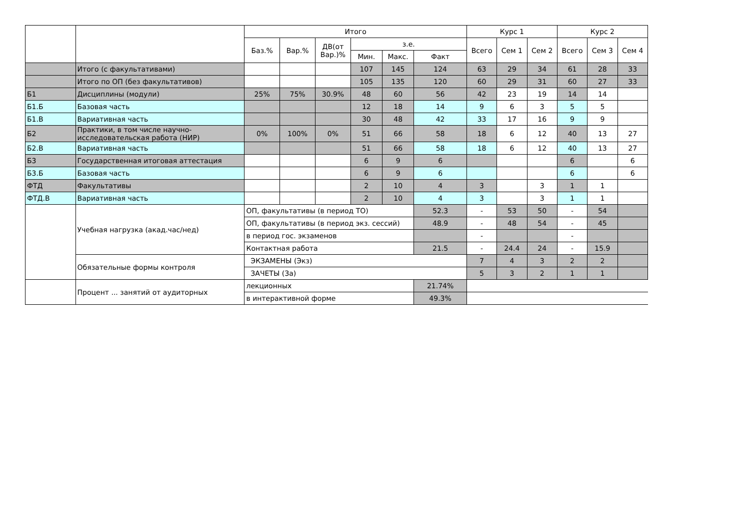| | | Итого | | | | | | Курс 1 | | | Курс 2 | | |
| --- | --- | --- | --- | --- | --- | --- | --- | --- | --- | --- | --- | --- | --- |
| | | Баз.% | Вар.% | ДВ(от Вар.)% | з.е. | | | Всего | Сем 1 | Сем 2 | Всего | Сем 3 | Сем 4 |
| | | | | | Мин. | Макс. | Факт | | | | | | |
| | Итого (с факультативами) | | | | 107 | 145 | 124 | 63 | 29 | 34 | 61 | 28 | 33 |
| | Итого по ОП (без факультативов) | | | | 105 | 135 | 120 | 60 | 29 | 31 | 60 | 27 | 33 |
| Б1 | Дисциплины (модули) | 25% | 75% | 30.9% | 48 | 60 | 56 | 42 | 23 | 19 | 14 | 14 | |
| Б1.Б | Базовая часть | | | | 12 | 18 | 14 | 9 | 6 | 3 | 5 | 5 | |
| Б1.В | Вариативная часть | | | | 30 | 48 | 42 | 33 | 17 | 16 | 9 | 9 | |
| Б2 | Практики, в том числе научно-исследовательская работа (НИР) | 0% | 100% | 0% | 51 | 66 | 58 | 18 | 6 | 12 | 40 | 13 | 27 |
| Б2.В | Вариативная часть | | | | 51 | 66 | 58 | 18 | 6 | 12 | 40 | 13 | 27 |
| Б3 | Государственная итоговая аттестация | | | | 6 | 9 | 6 | | | | 6 | | 6 |
| Б3.Б | Базовая часть | | | | 6 | 9 | 6 | | | | 6 | | 6 |
| ФТД | Факультативы | | | | 2 | 10 | 4 | 3 | | 3 | 1 | 1 | |
| ФТД.В | Вариативная часть | | | | 2 | 10 | 4 | 3 | | 3 | 1 | 1 | |
| | Учебная нагрузка (акад.час/нед) | ОП, факультативы (в период ТО) | | | | | 52.3 | - | 53 | 50 | - | 54 | |
| | | ОП, факультативы (в период экз. сессий) | | | | | 48.9 | - | 48 | 54 | - | 45 | |
| | | в период гос. экзаменов | | | | | | - | | | - | | |
| | | Контактная работа | | | | | 21.5 | - | 24.4 | 24 | - | 15.9 | |
| | Обязательные формы контроля | ЭКЗАМЕНЫ (Экз) | | | | | | 7 | 4 | 3 | 2 | 2 | |
| | | ЗАЧЕТЫ (За) | | | | | | 5 | 3 | 2 | 1 | 1 | |
| | Процент ... занятий от аудиторных | лекционных | | | | | 21.74% | | | | | | |
| | | в интерактивной форме | | | | | 49.3% | | | | | | |